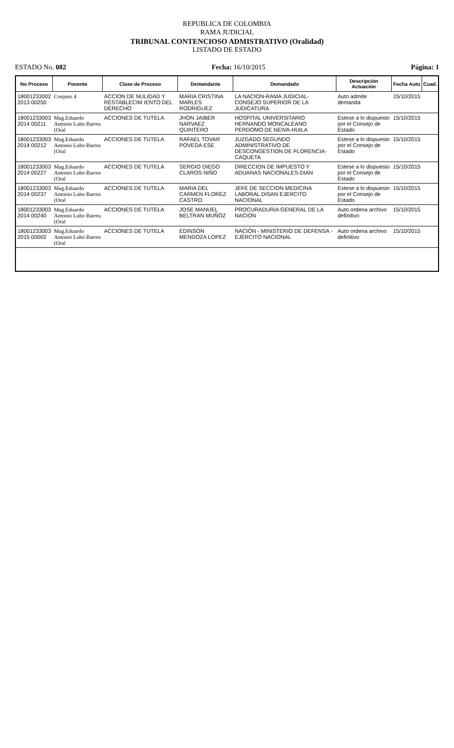REPUBLICA DE COLOMBIA
RAMA JUDICIAL
TRIBUNAL CONTENCIOSO ADMISTRATIVO (Oralidad)
LISTADO DE ESTADO
ESTADO No. 082 Fecha: 16/10/2015 Página: 1
| No Proceso | Ponente | Clase de Proceso | Demandante | Demandado | Descripción Actuación | Fecha Auto | Cuad. |
| --- | --- | --- | --- | --- | --- | --- | --- |
| 18001233002 2013 00250 | Conjuez 4 | ACCION DE NULIDAD Y RESTABLECIM IENTO DEL DERECHO | MARIA CRISTINA MARLES RODRIGUEZ | LA NACION-RAMA JUDICIAL-CONSEJO SUPERIOR DE LA JUDICATURA | Auto admite demanda | 15/10/2015 | |
| 18001233003 2014 00211 | Mag.Eduardo Antonio Lubo Barros (Oral | ACCIONES DE TUTELA | JHON JAIBER NARVAEZ QUINTERO | HOSPITAL UNIVERSITARIO HERNANDO MONCALEANO PERDOMO DE NEIVA-HUILA | Estese a lo dispuesto por el Consejo de Estado | 15/10/2015 | |
| 18001233003 2014 00212 | Mag.Eduardo Antonio Lubo Barros (Oral | ACCIONES DE TUTELA | RAFAEL TOVAR POVEDA ESE | JUZGADO SEGUNDO ADMINISTRATIVO DE DESCONGESTION DE FLORENCIA- CAQUETA | Estese a lo dispuesto por el Consejo de Estado | 15/10/2015 | |
| 18001233003 2014 00227 | Mag.Eduardo Antonio Lubo Barros (Oral | ACCIONES DE TUTELA | SERGIO DIEGO CLAROS NIÑO | DIRECCION DE IMPUESTO Y ADUANAS NACIONALES-DIAN | Estese a lo dispuesto por el Consejo de Estado | 15/10/2015 | |
| 18001233003 2014 00237 | Mag.Eduardo Antonio Lubo Barros (Oral | ACCIONES DE TUTELA | MARIA DEL CARMEN FLOREZ CASTRO | JEFE DE SECCION MEDICINA LABORAL DISAN EJERCITO NACIONAL | Estese a lo dispuesto por el Consejo de Estado | 15/10/2015 | |
| 18001233003 2014 00240 | Mag.Eduardo Antonio Lubo Barros (Oral | ACCIONES DE TUTELA | JOSE MANUEL BELTRAN MUÑOZ | PROCURADURIA GENERAL DE LA NACION | Auto ordena archivo definitivo | 15/10/2015 | |
| 18001233003 2015 00002 | Mag.Eduardo Antonio Lubo Barros (Oral | ACCIONES DE TUTELA | EDINSON MENDOZA LOPEZ | NACIÓN - MINISTERIO DE DEFENSA - EJÉRCITO NACIONAL | Auto ordena archivo definitivo | 15/10/2015 | |